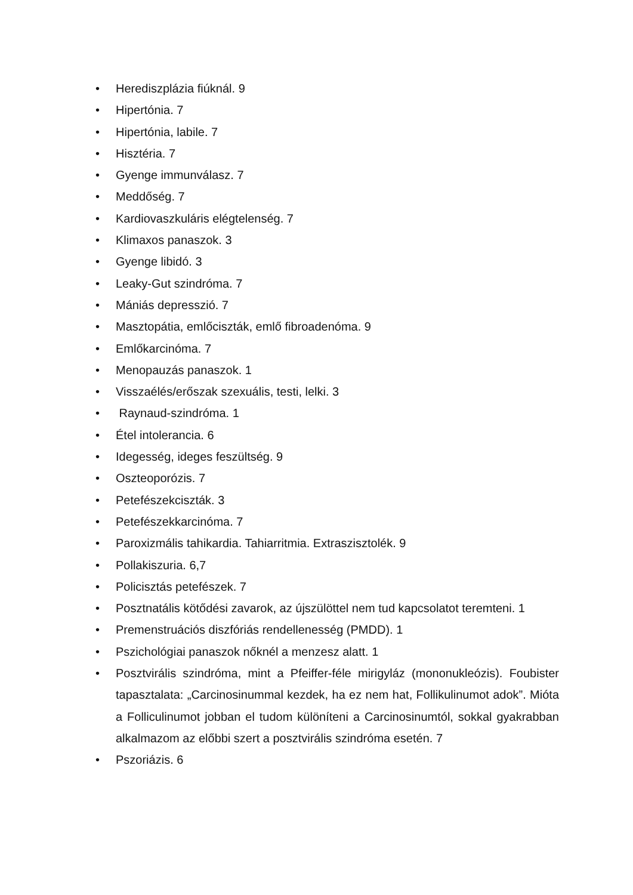• Herediszplázia fiúknál. 9
• Hipertónia. 7
• Hipertónia, labile. 7
• Hisztéria. 7
• Gyenge immunválasz. 7
• Meddőség. 7
• Kardiovaszkuláris elégtelenség. 7
• Klimaxos panaszok. 3
• Gyenge libidó. 3
• Leaky-Gut szindróma. 7
• Mániás depresszió. 7
• Masztopátia, emlőciszták, emlő fibroadenóma. 9
• Emlőkarcinóma. 7
• Menopauzás panaszok. 1
• Visszaélés/erőszak szexuális, testi, lelki. 3
• Raynaud-szindróma. 1
• Étel intolerancia. 6
• Idegesség, ideges feszültség. 9
• Oszteoporózis. 7
• Petefészekciszták. 3
• Petefészekkarcinóma. 7
• Paroxizmális tahikardia. Tahiarritmia. Extraszisztolék. 9
• Pollakiszuria. 6,7
• Policisztás petefészek. 7
• Posztnatális kötődési zavarok, az újszülöttel nem tud kapcsolatot teremteni. 1
• Premenstruációs diszfóriás rendellenesség (PMDD). 1
• Pszichológiai panaszok nőknél a menzesz alatt. 1
• Posztvirális szindróma, mint a Pfeiffer-féle mirigyláz (mononukleózis). Foubister tapasztalata: „Carcinosinummal kezdek, ha ez nem hat, Follikulinumot adok”. Mióta a Folliculinumot jobban el tudom különíteni a Carcinosinumtól, sokkal gyakrabban alkalmazom az előbbi szert a posztvirális szindróma esetén. 7
• Pszoriázis. 6